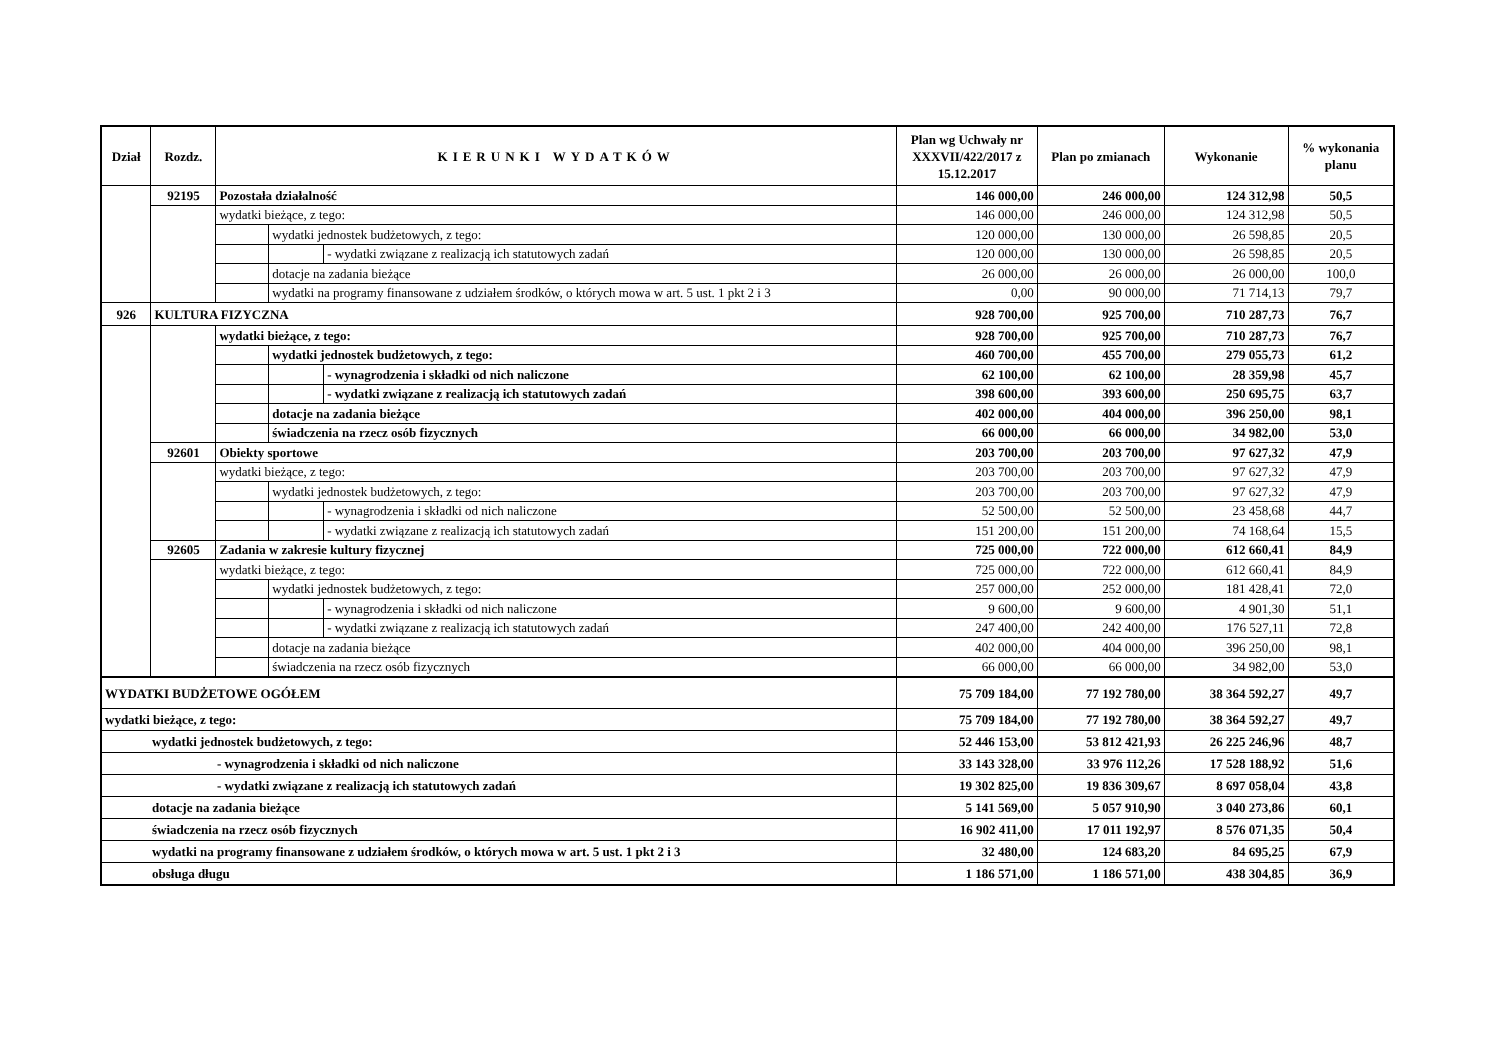| Dział | Rozdz. | KIERUNKI WYDATKÓW | | | Plan wg Uchwały nr XXXVII/422/2017 z 15.12.2017 | Plan po zmianach | Wykonanie | % wykonania planu |
| --- | --- | --- | --- | --- | --- | --- | --- | --- |
| | 92195 | Pozostała działalność | | | 146 000,00 | 246 000,00 | 124 312,98 | 50,5 |
| | | wydatki bieżące, z tego: | | | 146 000,00 | 246 000,00 | 124 312,98 | 50,5 |
| | | | wydatki jednostek budżetowych, z tego: | | 120 000,00 | 130 000,00 | 26 598,85 | 20,5 |
| | | | | - wydatki związane z realizacją ich statutowych zadań | 120 000,00 | 130 000,00 | 26 598,85 | 20,5 |
| | | | dotacje na zadania bieżące | | 26 000,00 | 26 000,00 | 26 000,00 | 100,0 |
| | | | wydatki na programy finansowane z udziałem środków, o których mowa w art. 5 ust. 1 pkt 2 i 3 | | 0,00 | 90 000,00 | 71 714,13 | 79,7 |
| 926 | KULTURA FIZYCZNA | | | | 928 700,00 | 925 700,00 | 710 287,73 | 76,7 |
| | | wydatki bieżące, z tego: | | | 928 700,00 | 925 700,00 | 710 287,73 | 76,7 |
| | | | wydatki jednostek budżetowych, z tego: | | 460 700,00 | 455 700,00 | 279 055,73 | 61,2 |
| | | | | - wynagrodzenia i składki od nich naliczone | 62 100,00 | 62 100,00 | 28 359,98 | 45,7 |
| | | | | - wydatki związane z realizacją ich statutowych zadań | 398 600,00 | 393 600,00 | 250 695,75 | 63,7 |
| | | | dotacje na zadania bieżące | | 402 000,00 | 404 000,00 | 396 250,00 | 98,1 |
| | | | świadczenia na rzecz osób fizycznych | | 66 000,00 | 66 000,00 | 34 982,00 | 53,0 |
| | 92601 | Obiekty sportowe | | | 203 700,00 | 203 700,00 | 97 627,32 | 47,9 |
| | | wydatki bieżące, z tego: | | | 203 700,00 | 203 700,00 | 97 627,32 | 47,9 |
| | | | wydatki jednostek budżetowych, z tego: | | 203 700,00 | 203 700,00 | 97 627,32 | 47,9 |
| | | | | - wynagrodzenia i składki od nich naliczone | 52 500,00 | 52 500,00 | 23 458,68 | 44,7 |
| | | | | - wydatki związane z realizacją ich statutowych zadań | 151 200,00 | 151 200,00 | 74 168,64 | 15,5 |
| | 92605 | Zadania w zakresie kultury fizycznej | | | 725 000,00 | 722 000,00 | 612 660,41 | 84,9 |
| | | wydatki bieżące, z tego: | | | 725 000,00 | 722 000,00 | 612 660,41 | 84,9 |
| | | | wydatki jednostek budżetowych, z tego: | | 257 000,00 | 252 000,00 | 181 428,41 | 72,0 |
| | | | | - wynagrodzenia i składki od nich naliczone | 9 600,00 | 9 600,00 | 4 901,30 | 51,1 |
| | | | | - wydatki związane z realizacją ich statutowych zadań | 247 400,00 | 242 400,00 | 176 527,11 | 72,8 |
| | | | dotacje na zadania bieżące | | 402 000,00 | 404 000,00 | 396 250,00 | 98,1 |
| | | | świadczenia na rzecz osób fizycznych | | 66 000,00 | 66 000,00 | 34 982,00 | 53,0 |
| WYDATKI BUDŻETOWE OGÓŁEM | | | | | 75 709 184,00 | 77 192 780,00 | 38 364 592,27 | 49,7 |
| wydatki bieżące, z tego: | | | | | 75 709 184,00 | 77 192 780,00 | 38 364 592,27 | 49,7 |
| wydatki jednostek budżetowych, z tego: | | | | | 52 446 153,00 | 53 812 421,93 | 26 225 246,96 | 48,7 |
| - wynagrodzenia i składki od nich naliczone | | | | | 33 143 328,00 | 33 976 112,26 | 17 528 188,92 | 51,6 |
| - wydatki związane z realizacją ich statutowych zadań | | | | | 19 302 825,00 | 19 836 309,67 | 8 697 058,04 | 43,8 |
| dotacje na zadania bieżące | | | | | 5 141 569,00 | 5 057 910,90 | 3 040 273,86 | 60,1 |
| świadczenia na rzecz osób fizycznych | | | | | 16 902 411,00 | 17 011 192,97 | 8 576 071,35 | 50,4 |
| wydatki na programy finansowane z udziałem środków, o których mowa w art. 5 ust. 1 pkt 2 i 3 | | | | | 32 480,00 | 124 683,20 | 84 695,25 | 67,9 |
| obsługa długu | | | | | 1 186 571,00 | 1 186 571,00 | 438 304,85 | 36,9 |